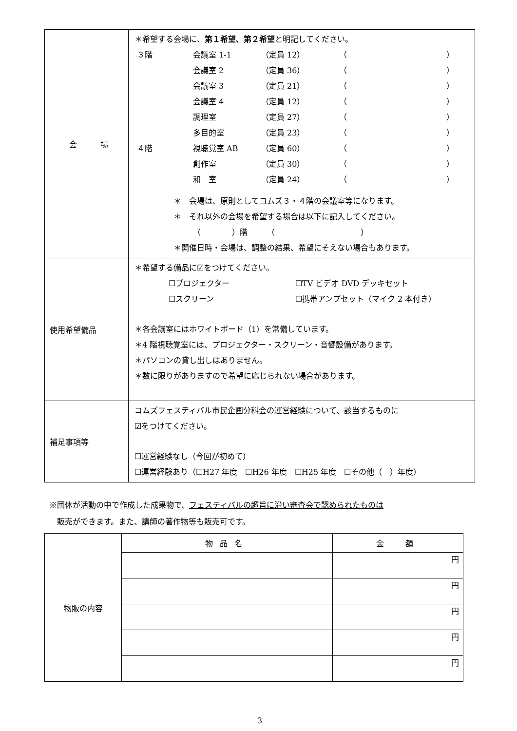| 会 場 | ＊希望する会場に、 第１希望、第２希望 と明記してください。 ３階 会議室 1-1 （定員 12） （ ） 会議室 2 （定員 36） （ ） 会議室 3 （定員 21） （ ） 会議室 4 （定員 12） （ ） 調理室 （定員 27） （ ） 多目的室 （定員 23） （ ） ４階 視聴覚室 AB （定員 60） （ ） 創作室 （定員 30） （ ） 和 室 （定員 24） （ ） ＊ 会場は、原則としてコムズ３・４階の会議室等になります。 ＊ それ以外の会場を希望する場合は以下に記入してください。 （ ）階 （ ） ＊開催日時・会場は、調整の結果、希望にそえない場合もあります。 |
| 使用希望備品 | ＊希望する備品に☑をつけてください。 ☐プロジェクター ☐TV ビデオ DVD デッキセット ☐スクリーン ☐携帯アンプセット（マイク 2 本付き） ＊各会議室にはホワイトボード（1）を常備しています。 ＊4 階視聴覚室には、プロジェクター・スクリーン・音響設備があります。 ＊パソコンの貸し出しはありません。 ＊数に限りがありますので希望に応じられない場合があります。 |
| 補足事項等 | コムズフェスティバル市民企画分科会の運営経験について、該当するものに ☑をつけてください。 ☐運営経験なし（今回が初めて） ☐運営経験あり（☐H27 年度 ☐H26 年度 ☐H25 年度 ☐その他（ ）年度） |
※団体が活動の中で作成した成果物で、フェスティバルの趣旨に沿い審査会で認められたものは
　販売ができます。また、講師の著作物等も販売可です。
| 物販の内容 | 物品名 | 金 額 |
| | | 円 |
| | | 円 |
| | | 円 |
| | | 円 |
| | | 円 |
3